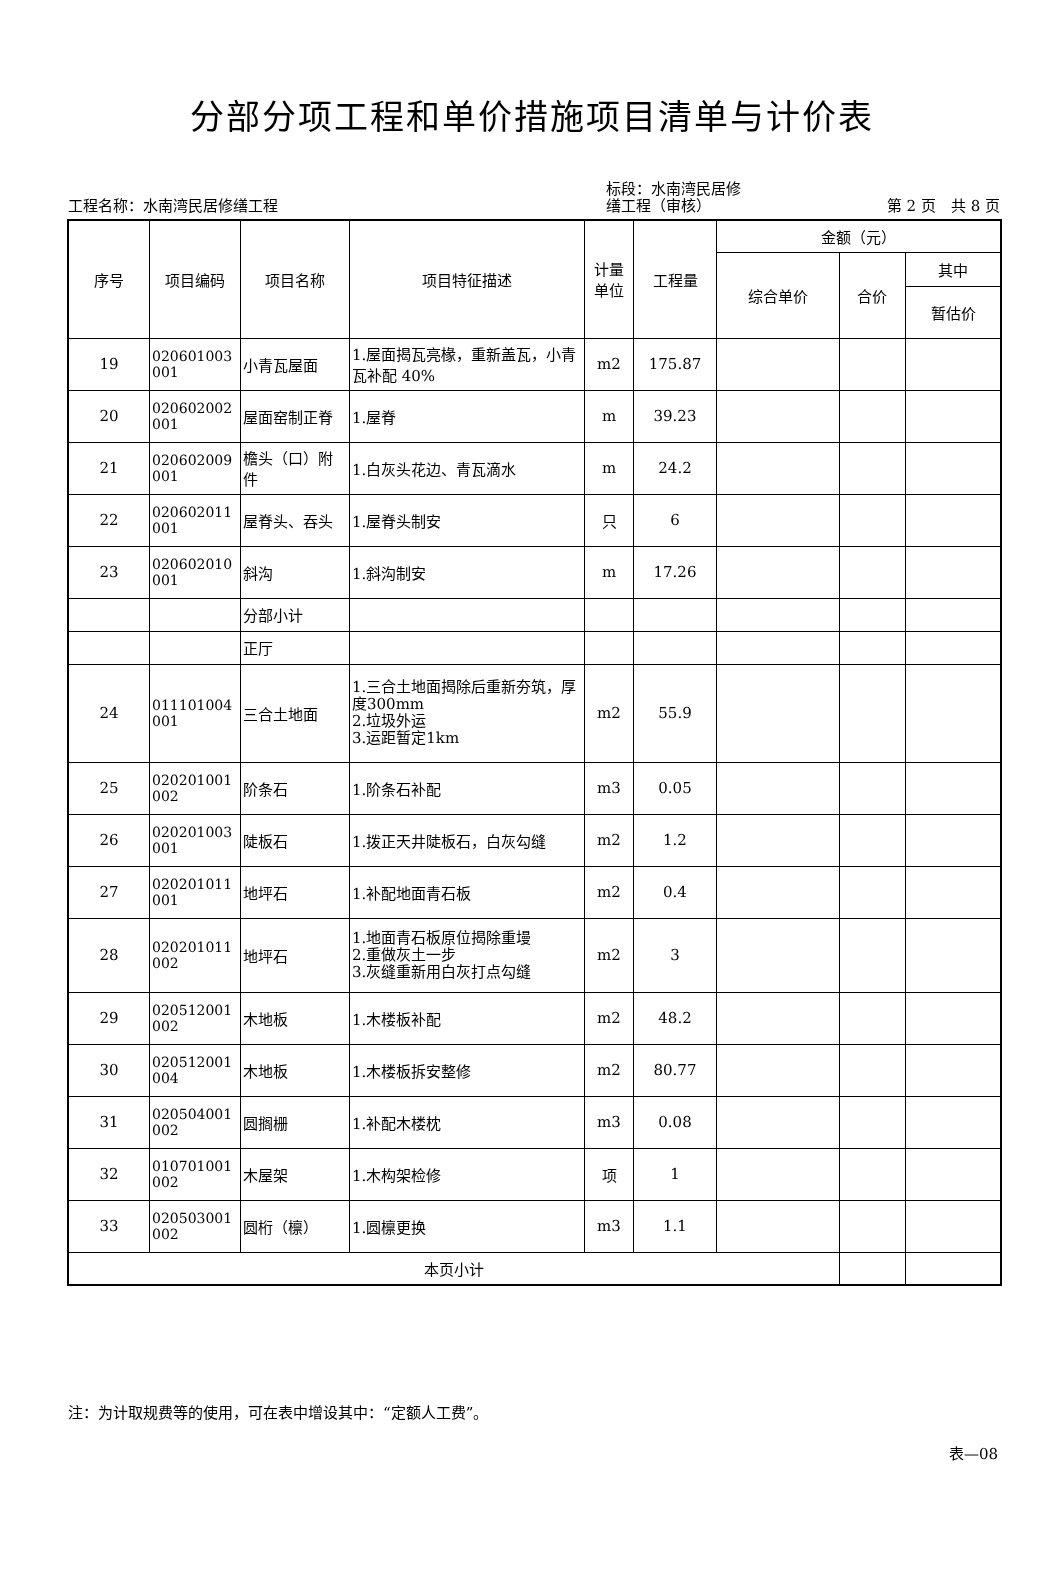分部分项工程和单价措施项目清单与计价表
工程名称：水南湾民居修缮工程
标段：水南湾民居修
缮工程（审核）
第 2 页　共 8 页
| 序号 | 项目编码 | 项目名称 | 项目特征描述 | 计量 单位 | 工程量 | 金额（元） | | |
| --- | --- | --- | --- | --- | --- | --- | --- | --- |
| | | | | | | 综合单价 | 合价 | 其中 |
| | | | | | | | | 暂估价 |
| 19 | 020601003 001 | 小青瓦屋面 | 1.屋面揭瓦亮椽，重新盖瓦，小青瓦补配 40% | m2 | 175.87 | | | |
| 20 | 020602002 001 | 屋面窑制正脊 | 1.屋脊 | m | 39.23 | | | |
| 21 | 020602009 001 | 檐头（口）附件 | 1.白灰头花边、青瓦滴水 | m | 24.2 | | | |
| 22 | 020602011 001 | 屋脊头、吞头 | 1.屋脊头制安 | 只 | 6 | | | |
| 23 | 020602010 001 | 斜沟 | 1.斜沟制安 | m | 17.26 | | | |
| | | 分部小计 | | | | | | |
| | | 正厅 | | | | | | |
| 24 | 011101004 001 | 三合土地面 | 1.三合土地面揭除后重新夯筑，厚度300mm 2.垃圾外运 3.运距暂定1km | m2 | 55.9 | | | |
| 25 | 020201001 002 | 阶条石 | 1.阶条石补配 | m3 | 0.05 | | | |
| 26 | 020201003 001 | 陡板石 | 1.拨正天井陡板石，白灰勾缝 | m2 | 1.2 | | | |
| 27 | 020201011 001 | 地坪石 | 1.补配地面青石板 | m2 | 0.4 | | | |
| 28 | 020201011 002 | 地坪石 | 1.地面青石板原位揭除重墁 2.重做灰土一步 3.灰缝重新用白灰打点勾缝 | m2 | 3 | | | |
| 29 | 020512001 002 | 木地板 | 1.木楼板补配 | m2 | 48.2 | | | |
| 30 | 020512001 004 | 木地板 | 1.木楼板拆安整修 | m2 | 80.77 | | | |
| 31 | 020504001 002 | 圆搁栅 | 1.补配木楼枕 | m3 | 0.08 | | | |
| 32 | 010701001 002 | 木屋架 | 1.木构架检修 | 项 | 1 | | | |
| 33 | 020503001 002 | 圆桁（檩） | 1.圆檩更换 | m3 | 1.1 | | | |
| 本页小计 | | | | | | | | |
注：为计取规费等的使用，可在表中增设其中：“定额人工费”。
表—08